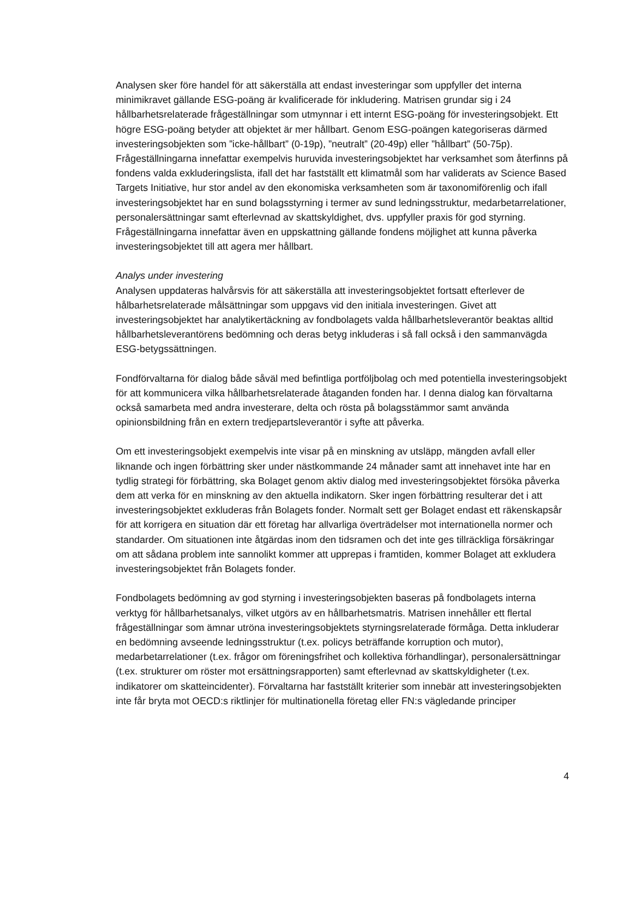Analysen sker före handel för att säkerställa att endast investeringar som uppfyller det interna minimikravet gällande ESG-poäng är kvalificerade för inkludering. Matrisen grundar sig i 24 hållbarhetsrelaterade frågeställningar som utmynnar i ett internt ESG-poäng för investeringsobjekt. Ett högre ESG-poäng betyder att objektet är mer hållbart. Genom ESG-poängen kategoriseras därmed investeringsobjekten som ”icke-hållbart” (0-19p), ”neutralt” (20-49p) eller ”hållbart” (50-75p). Frågeställningarna innefattar exempelvis huruvida investeringsobjektet har verksamhet som återfinns på fondens valda exkluderingslista, ifall det har fastställt ett klimatmål som har validerats av Science Based Targets Initiative, hur stor andel av den ekonomiska verksamheten som är taxonomiförenlig och ifall investeringsobjektet har en sund bolagsstyrning i termer av sund ledningsstruktur, medarbetarrelationer, personalersättningar samt efterlevnad av skattskyldighet, dvs. uppfyller praxis för god styrning. Frågeställningarna innefattar även en uppskattning gällande fondens möjlighet att kunna påverka investeringsobjektet till att agera mer hållbart.
Analys under investering
Analysen uppdateras halvårsvis för att säkerställa att investeringsobjektet fortsatt efterlever de hålbarhetsrelaterade målsättningar som uppgavs vid den initiala investeringen. Givet att investeringsobjektet har analytikertäckning av fondbolagets valda hållbarhetsleverantör beaktas alltid hållbarhetsleverantörens bedömning och deras betyg inkluderas i så fall också i den sammanvägda ESG-betygssättningen.
Fondförvaltarna för dialog både såväl med befintliga portföljbolag och med potentiella investeringsobjekt för att kommunicera vilka hållbarhetsrelaterade åtaganden fonden har. I denna dialog kan förvaltarna också samarbeta med andra investerare, delta och rösta på bolagsstämmor samt använda opinionsbildning från en extern tredjepartsleverantör i syfte att påverka.
Om ett investeringsobjekt exempelvis inte visar på en minskning av utsläpp, mängden avfall eller liknande och ingen förbättring sker under nästkommande 24 månader samt att innehavet inte har en tydlig strategi för förbättring, ska Bolaget genom aktiv dialog med investeringsobjektet försöka påverka dem att verka för en minskning av den aktuella indikatorn. Sker ingen förbättring resulterar det i att investeringsobjektet exkluderas från Bolagets fonder. Normalt sett ger Bolaget endast ett räkenskapsår för att korrigera en situation där ett företag har allvarliga överträdelser mot internationella normer och standarder. Om situationen inte åtgärdas inom den tidsramen och det inte ges tillräckliga försäkringar om att sådana problem inte sannolikt kommer att upprepas i framtiden, kommer Bolaget att exkludera investeringsobjektet från Bolagets fonder.
Fondbolagets bedömning av god styrning i investeringsobjekten baseras på fondbolagets interna verktyg för hållbarhetsanalys, vilket utgörs av en hållbarhetsmatris. Matrisen innehåller ett flertal frågeställningar som ämnar utröna investeringsobjektets styrningsrelaterade förmåga. Detta inkluderar en bedömning avseende ledningsstruktur (t.ex. policys beträffande korruption och mutor), medarbetarrelationer (t.ex. frågor om föreningsfrihet och kollektiva förhandlingar), personalersättningar (t.ex. strukturer om röster mot ersättningsrapporten) samt efterlevnad av skattskyldigheter (t.ex. indikatorer om skatteincidenter). Förvaltarna har fastställt kriterier som innebär att investeringsobjekten inte får bryta mot OECD:s riktlinjer för multinationella företag eller FN:s vägledande principer
4